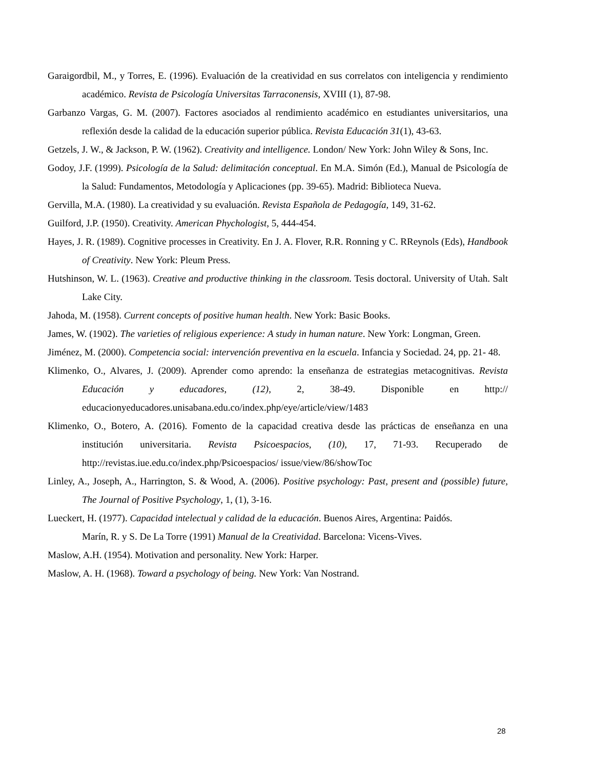Garaigordbil, M., y Torres, E. (1996). Evaluación de la creatividad en sus correlatos con inteligencia y rendimiento académico. Revista de Psicología Universitas Tarraconensis, XVIII (1), 87-98.
Garbanzo Vargas, G. M. (2007). Factores asociados al rendimiento académico en estudiantes universitarios, una reflexión desde la calidad de la educación superior pública. Revista Educación 31(1), 43-63.
Getzels, J. W., & Jackson, P. W. (1962). Creativity and intelligence. London/ New York: John Wiley & Sons, Inc.
Godoy, J.F. (1999). Psicología de la Salud: delimitación conceptual. En M.A. Simón (Ed.), Manual de Psicología de la Salud: Fundamentos, Metodología y Aplicaciones (pp. 39-65). Madrid: Biblioteca Nueva.
Gervilla, M.A. (1980). La creatividad y su evaluación. Revista Española de Pedagogía, 149, 31-62.
Guilford, J.P. (1950). Creativity. American Phychologist, 5, 444-454.
Hayes, J. R. (1989). Cognitive processes in Creativity. En J. A. Flover, R.R. Ronning y C. RReynols (Eds), Handbook of Creativity. New York: Pleum Press.
Hutshinson, W. L. (1963). Creative and productive thinking in the classroom. Tesis doctoral. University of Utah. Salt Lake City.
Jahoda, M. (1958). Current concepts of positive human health. New York: Basic Books.
James, W. (1902). The varieties of religious experience: A study in human nature. New York: Longman, Green.
Jiménez, M. (2000). Competencia social: intervención preventiva en la escuela. Infancia y Sociedad. 24, pp. 21- 48.
Klimenko, O., Alvares, J. (2009). Aprender como aprendo: la enseñanza de estrategias metacognitivas. Revista Educación y educadores, (12), 2, 38-49. Disponible en http:// educacionyeducadores.unisabana.edu.co/index.php/eye/article/view/1483
Klimenko, O., Botero, A. (2016). Fomento de la capacidad creativa desde las prácticas de enseñanza en una institución universitaria. Revista Psicoespacios, (10), 17, 71-93. Recuperado de http://revistas.iue.edu.co/index.php/Psicoespacios/ issue/view/86/showToc
Linley, A., Joseph, A., Harrington, S. & Wood, A. (2006). Positive psychology: Past, present and (possible) future, The Journal of Positive Psychology, 1, (1), 3-16.
Lueckert, H. (1977). Capacidad intelectual y calidad de la educación. Buenos Aires, Argentina: Paidós.
Marín, R. y S. De La Torre (1991) Manual de la Creatividad. Barcelona: Vicens-Vives.
Maslow, A.H. (1954). Motivation and personality. New York: Harper.
Maslow, A. H. (1968). Toward a psychology of being. New York: Van Nostrand.
28